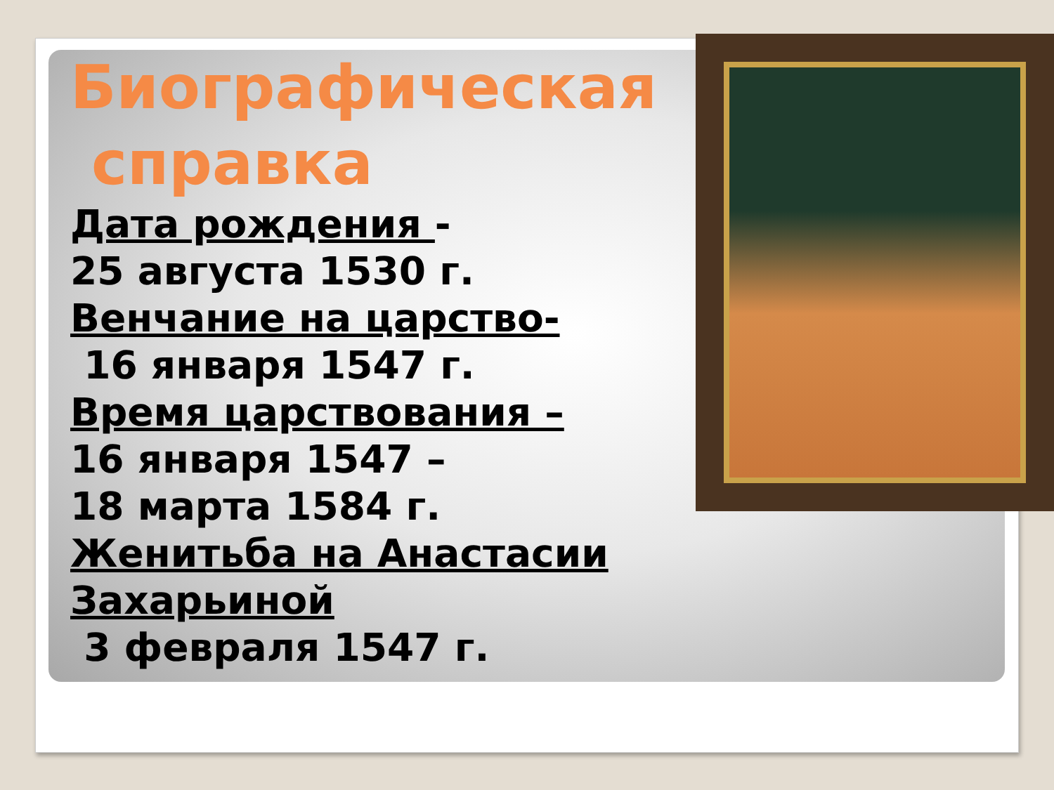Биографическая
справка
Дата рождения -
25 августа 1530 г.
Венчание на царство-
16 января 1547 г.
Время царствования –
16 января 1547 –
18 марта 1584 г.
Женитьба на Анастасии Захарьиной
3 февраля 1547 г.